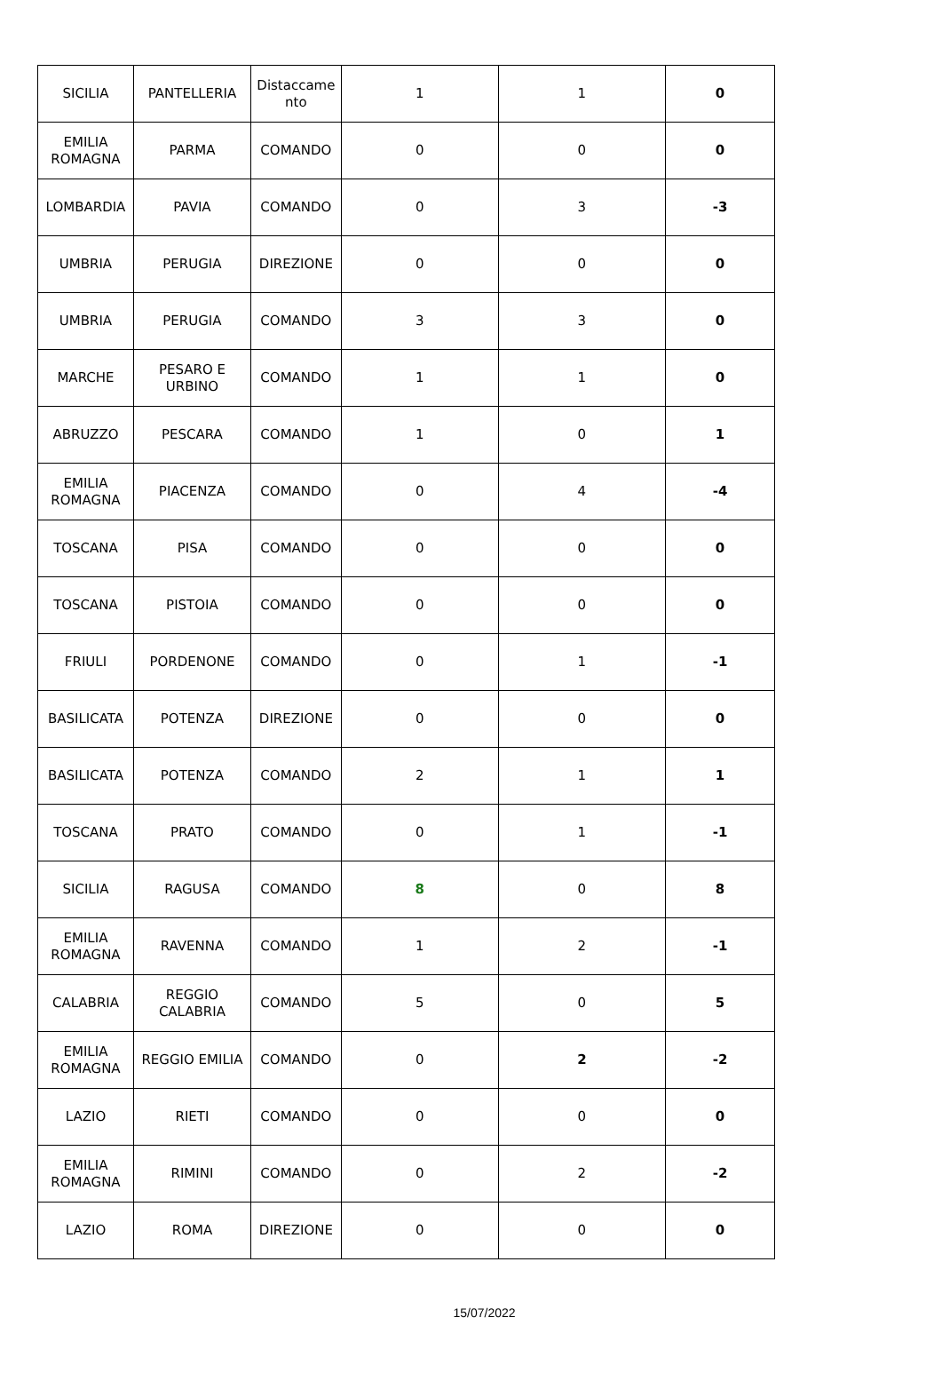| SICILIA | PANTELLERIA | Distaccame nto | 1 | 1 | 0 |
| EMILIA ROMAGNA | PARMA | COMANDO | 0 | 0 | 0 |
| LOMBARDIA | PAVIA | COMANDO | 0 | 3 | -3 |
| UMBRIA | PERUGIA | DIREZIONE | 0 | 0 | 0 |
| UMBRIA | PERUGIA | COMANDO | 3 | 3 | 0 |
| MARCHE | PESARO E URBINO | COMANDO | 1 | 1 | 0 |
| ABRUZZO | PESCARA | COMANDO | 1 | 0 | 1 |
| EMILIA ROMAGNA | PIACENZA | COMANDO | 0 | 4 | -4 |
| TOSCANA | PISA | COMANDO | 0 | 0 | 0 |
| TOSCANA | PISTOIA | COMANDO | 0 | 0 | 0 |
| FRIULI | PORDENONE | COMANDO | 0 | 1 | -1 |
| BASILICATA | POTENZA | DIREZIONE | 0 | 0 | 0 |
| BASILICATA | POTENZA | COMANDO | 2 | 1 | 1 |
| TOSCANA | PRATO | COMANDO | 0 | 1 | -1 |
| SICILIA | RAGUSA | COMANDO | 8 | 0 | 8 |
| EMILIA ROMAGNA | RAVENNA | COMANDO | 1 | 2 | -1 |
| CALABRIA | REGGIO CALABRIA | COMANDO | 5 | 0 | 5 |
| EMILIA ROMAGNA | REGGIO EMILIA | COMANDO | 0 | 2 | -2 |
| LAZIO | RIETI | COMANDO | 0 | 0 | 0 |
| EMILIA ROMAGNA | RIMINI | COMANDO | 0 | 2 | -2 |
| LAZIO | ROMA | DIREZIONE | 0 | 0 | 0 |
15/07/2022